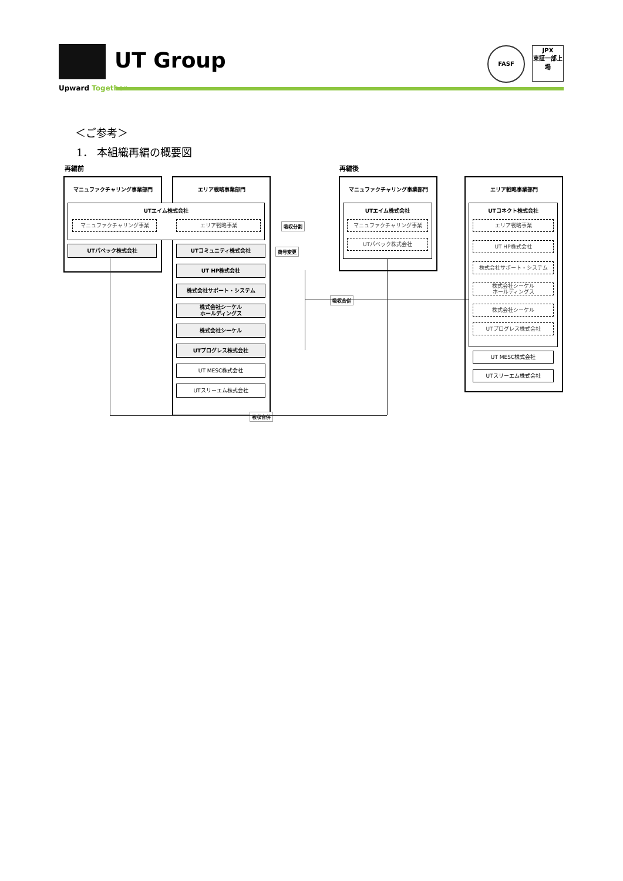UT Group
Upward Together
FASF
JPX
東証一部上場
＜ご参考＞
1． 本組織再編の概要図
再編前 再編後
マニュファクチャリング事業部門 エリア戦略事業部門
UTエイム株式会社
マニュファクチャリング事業 エリア戦略事業
UTパベック株式会社 UTコミュニティ株式会社
UT HP株式会社
株式会社サポート・システム
株式会社シーケル
ホールディングス
株式会社シーケル
UTプログレス株式会社
UT MESC株式会社
UTスリーエム株式会社
吸収分割
商号変更
吸収合併
吸収合併
マニュファクチャリング事業部門
UTエイム株式会社
マニュファクチャリング事業
UTパベック株式会社
エリア戦略事業部門
UTコネクト株式会社
エリア戦略事業
UT HP株式会社
株式会社サポート・システム
株式会社シーケル
ホールディングス
株式会社シーケル
UTプログレス株式会社
UT MESC株式会社
UTスリーエム株式会社